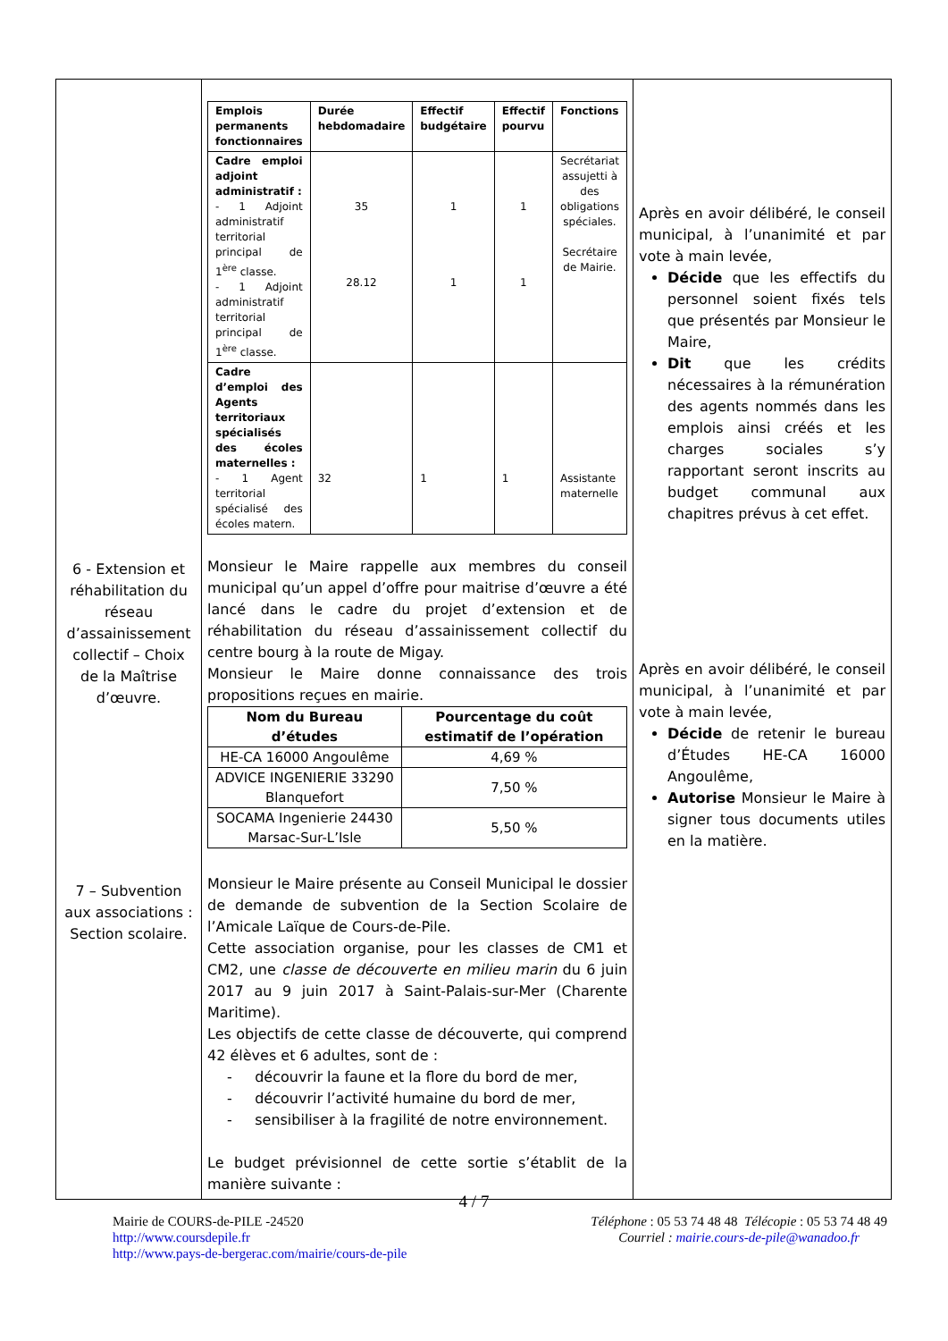| 6 - Extension et réhabilitation du réseau d’assainissement collectif – Choix de la Maîtrise d’œuvre. 7 – Subvention aux associations : Section scolaire. | / Emplois permanents fonctionnaires / Durée hebdomadaire / Effectif budgétaire / Effectif pourvu / Fonctions / / --- / --- / --- / --- / --- / / Cadre emploi adjoint administratif : - 1 Adjoint administratif territorial principal de 1<sup>ère</sup> classe. - 1 Adjoint administratif territorial principal de 1<sup>ère</sup> classe. / 35 28.12 / 1 1 / 1 1 / Secrétariat assujetti à des obligations spéciales. Secrétaire de Mairie. / / Cadre d’emploi des Agents territoriaux spécialisés des écoles maternelles : - 1 Agent territorial spécialisé des écoles matern. / 32 / 1 / 1 / Assistante maternelle / Monsieur le Maire rappelle aux membres du conseil municipal qu’un appel d’offre pour maitrise d’œuvre a été lancé dans le cadre du projet d’extension et de réhabilitation du réseau d’assainissement collectif du centre bourg à la route de Migay. Monsieur le Maire donne connaissance des trois propositions reçues en mairie. / Nom du Bureau d’études / Pourcentage du coût estimatif de l’opération / / --- / --- / / HE-CA 16000 Angoulême / 4,69 % / / ADVICE INGENIERIE 33290 Blanquefort / 7,50 % / / SOCAMA Ingenierie 24430 Marsac-Sur-L’Isle / 5,50 % / Monsieur le Maire présente au Conseil Municipal le dossier de demande de subvention de la Section Scolaire de l’Amicale Laïque de Cours-de-Pile. Cette association organise, pour les classes de CM1 et CM2, une classe de découverte en milieu marin du 6 juin 2017 au 9 juin 2017 à Saint-Palais-sur-Mer (Charente Maritime). Les objectifs de cette classe de découverte, qui comprend 42 élèves et 6 adultes, sont de : - découvrir la faune et la flore du bord de mer, - découvrir l’activité humaine du bord de mer, - sensibiliser à la fragilité de notre environnement. Le budget prévisionnel de cette sortie s’établit de la manière suivante : | Après en avoir délibéré, le conseil municipal, à l’unanimité et par vote à main levée, Décide que les effectifs du personnel soient fixés tels que présentés par Monsieur le Maire, Dit que les crédits nécessaires à la rémunération des agents nommés dans les emplois ainsi créés et les charges sociales s’y rapportant seront inscrits au budget communal aux chapitres prévus à cet effet. Après en avoir délibéré, le conseil municipal, à l’unanimité et par vote à main levée, Décide de retenir le bureau d’Études HE-CA 16000 Angoulême, Autorise Monsieur le Maire à signer tous documents utiles en la matière. |
4 / 7
Mairie de COURS-de-PILE -24520
http://www.coursdepile.fr
http://www.pays-de-bergerac.com/mairie/cours-de-pile
Téléphone : 05 53 74 48 48 Télécopie : 05 53 74 48 49
Courriel : mairie.cours-de-pile@wanadoo.fr